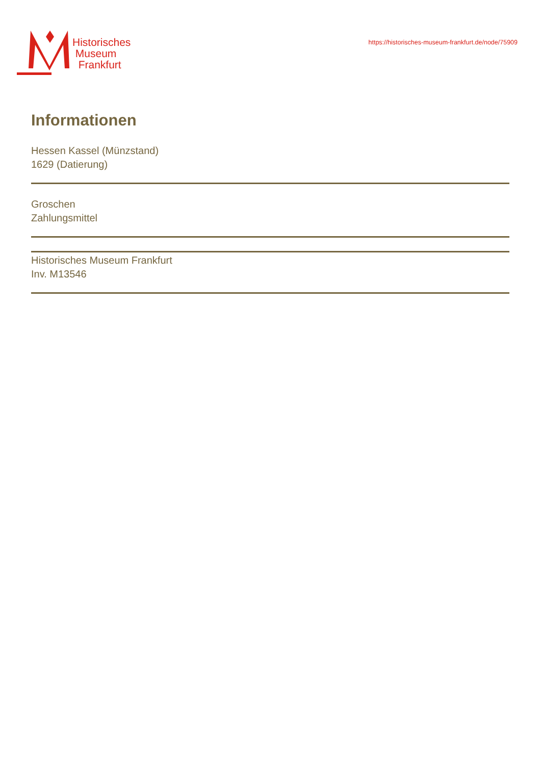Historisches
Museum
Frankfurt
https://historisches-museum-frankfurt.de/node/75909
Informationen
Hessen Kassel (Münzstand)
1629 (Datierung)
Groschen
Zahlungsmittel
Historisches Museum Frankfurt
Inv. M13546